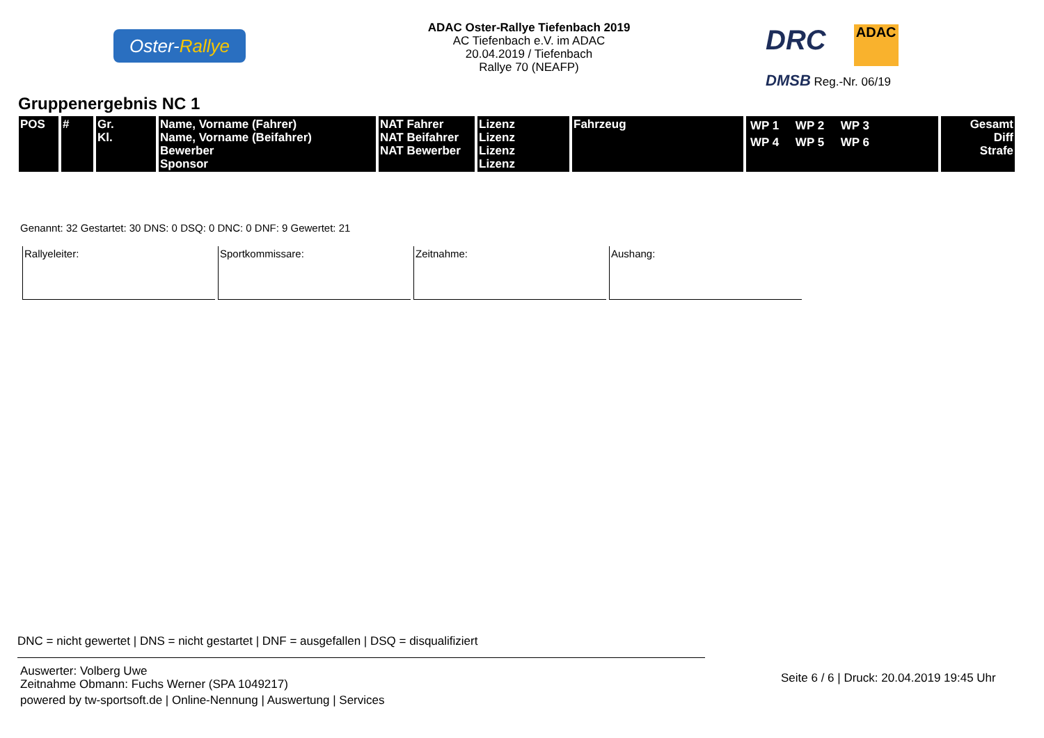Oster-Rallye
ADAC Oster-Rallye Tiefenbach 2019
AC Tiefenbach e.V. im ADAC
20.04.2019 / Tiefenbach
Rallye 70 (NEAFP)
DRC ADAC
DMSB Reg.-Nr. 06/19
Gruppenergebnis NC 1
| POS | # | Gr. Kl. | Name, Vorname (Fahrer) Name, Vorname (Beifahrer) Bewerber Sponsor | NAT Fahrer NAT Beifahrer NAT Bewerber | Lizenz Lizenz Lizenz Lizenz | Fahrzeug | WP 1 WP 2 WP 3 WP 4 WP 5 WP 6 | Gesamt Diff Strafe |
| --- | --- | --- | --- | --- | --- | --- | --- | --- |
Genannt: 32 Gestartet: 30 DNS: 0 DSQ: 0 DNC: 0 DNF: 9 Gewertet: 21
Rallyeleiter: Sportkommissare: Zeitnahme: Aushang:
DNC = nicht gewertet | DNS = nicht gestartet | DNF = ausgefallen | DSQ = disqualifiziert
Auswerter: Volberg Uwe
Zeitnahme Obmann: Fuchs Werner (SPA 1049217)
powered by tw-sportsoft.de | Online-Nennung | Auswertung | Services
Seite 6 / 6 | Druck: 20.04.2019 19:45 Uhr